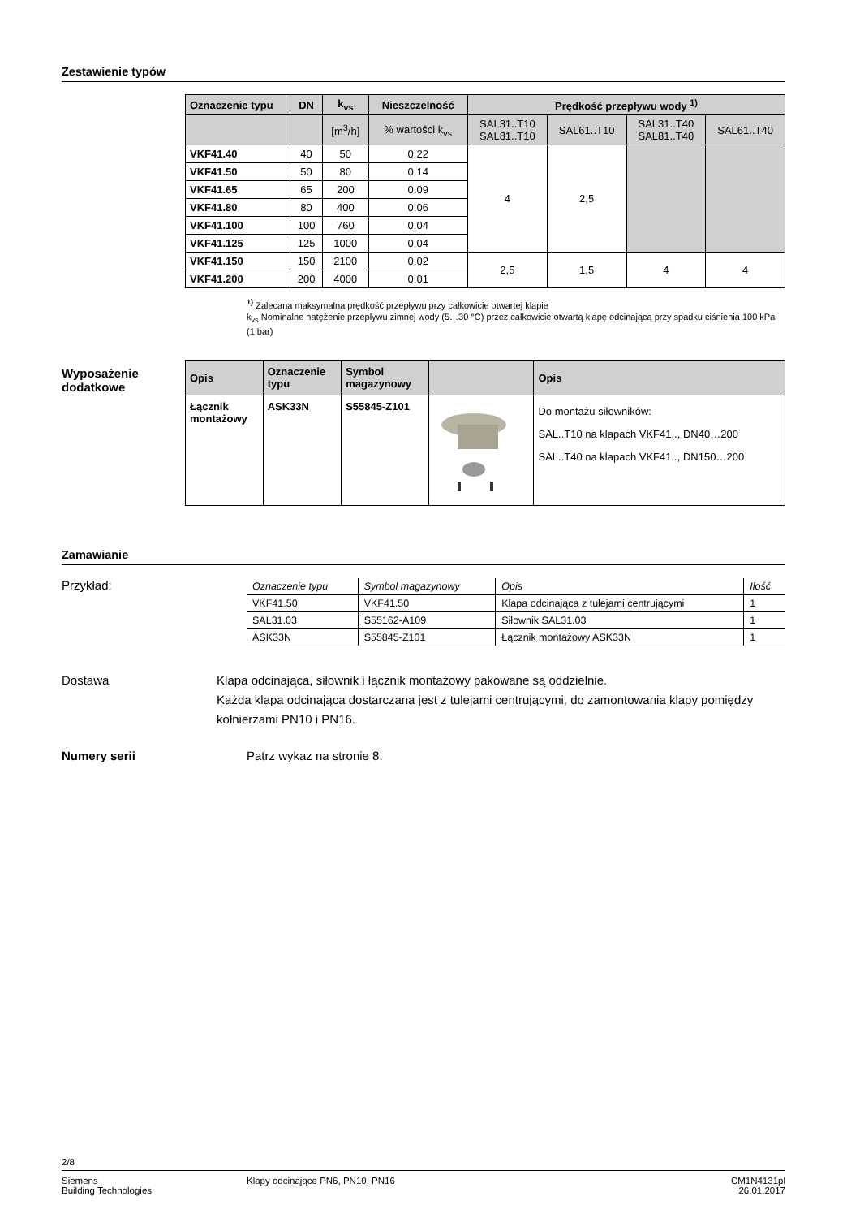Zestawienie typów
| Oznaczenie typu | DN | k<sub>vs</sub> | Nieszczelność | Prędkość przepływu wody <sup>1)</sup> | | | |
| --- | --- | --- | --- | --- | --- | --- | --- |
| | | [m<sup>3</sup>/h] | % wartości k<sub>vs</sub> | SAL31..T10 SAL81..T10 | SAL61..T10 | SAL31..T40 SAL81..T40 | SAL61..T40 |
| VKF41.40 | 40 | 50 | 0,22 | 4 | 2,5 | | |
| VKF41.50 | 50 | 80 | 0,14 | | | | |
| VKF41.65 | 65 | 200 | 0,09 | | | | |
| VKF41.80 | 80 | 400 | 0,06 | | | | |
| VKF41.100 | 100 | 760 | 0,04 | | | | |
| VKF41.125 | 125 | 1000 | 0,04 | | | | |
| VKF41.150 | 150 | 2100 | 0,02 | 2,5 | 1,5 | 4 | 4 |
| VKF41.200 | 200 | 4000 | 0,01 | | | | |
<sup>1)</sup> Zalecana maksymalna prędkość przepływu przy całkowicie otwartej klapie
k<sub>vs</sub> Nominalne natężenie przepływu zimnej wody (5…30 °C) przez całkowicie otwartą klapę odcinającą przy spadku ciśnienia 100 kPa (1 bar)
Wyposażenie
dodatkowe
| Opis | Oznaczenie typu | Symbol magazynowy | | Opis |
| --- | --- | --- | --- | --- |
| Łącznik montażowy | ASK33N | S55845-Z101 | | Do montażu siłowników: SAL..T10 na klapach VKF41.., DN40…200 SAL..T40 na klapach VKF41.., DN150…200 |
Zamawianie
Przykład:
| Oznaczenie typu | Symbol magazynowy | Opis | Ilość |
| VKF41.50 | VKF41.50 | Klapa odcinająca z tulejami centrującymi | 1 |
| SAL31.03 | S55162-A109 | Siłownik SAL31.03 | 1 |
| ASK33N | S55845-Z101 | Łącznik montażowy ASK33N | 1 |
Dostawa Klapa odcinająca, siłownik i łącznik montażowy pakowane są oddzielnie.
Każda klapa odcinająca dostarczana jest z tulejami centrującymi, do zamontowania klapy pomiędzy kołnierzami PN10 i PN16.
Numery serii Patrz wykaz na stronie 8.
2/8
Siemens
Building Technologies
Klapy odcinające PN6, PN10, PN16
CM1N4131pl
26.01.2017